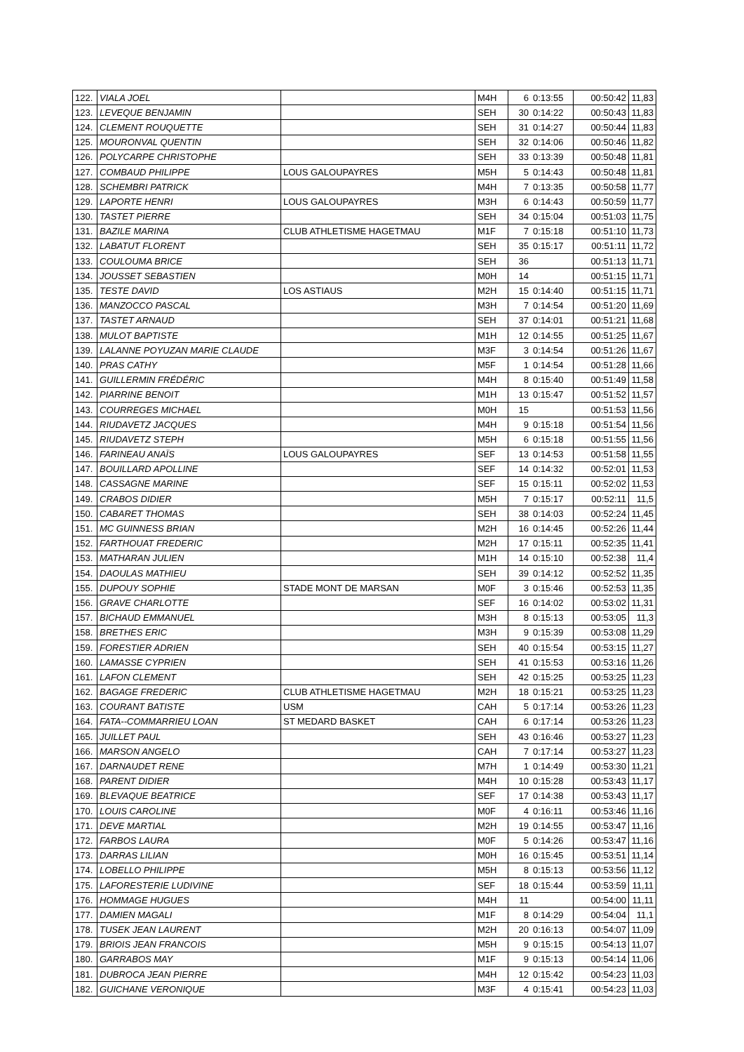| 122. | VIALA JOEL | | M4H | 6 | 0:13:55 | 00:50:42 | 11,83 |
| 123. | LEVEQUE BENJAMIN | | SEH | 30 | 0:14:22 | 00:50:43 | 11,83 |
| 124. | CLEMENT ROUQUETTE | | SEH | 31 | 0:14:27 | 00:50:44 | 11,83 |
| 125. | MOURONVAL QUENTIN | | SEH | 32 | 0:14:06 | 00:50:46 | 11,82 |
| 126. | POLYCARPE CHRISTOPHE | | SEH | 33 | 0:13:39 | 00:50:48 | 11,81 |
| 127. | COMBAUD PHILIPPE | LOUS GALOUPAYRES | M5H | 5 | 0:14:43 | 00:50:48 | 11,81 |
| 128. | SCHEMBRI PATRICK | | M4H | 7 | 0:13:35 | 00:50:58 | 11,77 |
| 129. | LAPORTE HENRI | LOUS GALOUPAYRES | M3H | 6 | 0:14:43 | 00:50:59 | 11,77 |
| 130. | TASTET PIERRE | | SEH | 34 | 0:15:04 | 00:51:03 | 11,75 |
| 131. | BAZILE MARINA | CLUB ATHLETISME HAGETMAU | M1F | 7 | 0:15:18 | 00:51:10 | 11,73 |
| 132. | LABATUT FLORENT | | SEH | 35 | 0:15:17 | 00:51:11 | 11,72 |
| 133. | COULOUMA BRICE | | SEH | 36 | | 00:51:13 | 11,71 |
| 134. | JOUSSET SEBASTIEN | | M0H | 14 | | 00:51:15 | 11,71 |
| 135. | TESTE DAVID | LOS ASTIAUS | M2H | 15 | 0:14:40 | 00:51:15 | 11,71 |
| 136. | MANZOCCO PASCAL | | M3H | 7 | 0:14:54 | 00:51:20 | 11,69 |
| 137. | TASTET ARNAUD | | SEH | 37 | 0:14:01 | 00:51:21 | 11,68 |
| 138. | MULOT BAPTISTE | | M1H | 12 | 0:14:55 | 00:51:25 | 11,67 |
| 139. | LALANNE POYUZAN MARIE CLAUDE | | M3F | 3 | 0:14:54 | 00:51:26 | 11,67 |
| 140. | PRAS CATHY | | M5F | 1 | 0:14:54 | 00:51:28 | 11,66 |
| 141. | GUILLERMIN FRÉDÉRIC | | M4H | 8 | 0:15:40 | 00:51:49 | 11,58 |
| 142. | PIARRINE BENOIT | | M1H | 13 | 0:15:47 | 00:51:52 | 11,57 |
| 143. | COURREGES MICHAEL | | M0H | 15 | | 00:51:53 | 11,56 |
| 144. | RIUDAVETZ JACQUES | | M4H | 9 | 0:15:18 | 00:51:54 | 11,56 |
| 145. | RIUDAVETZ STEPH | | M5H | 6 | 0:15:18 | 00:51:55 | 11,56 |
| 146. | FARINEAU ANAÏS | LOUS GALOUPAYRES | SEF | 13 | 0:14:53 | 00:51:58 | 11,55 |
| 147. | BOUILLARD APOLLINE | | SEF | 14 | 0:14:32 | 00:52:01 | 11,53 |
| 148. | CASSAGNE MARINE | | SEF | 15 | 0:15:11 | 00:52:02 | 11,53 |
| 149. | CRABOS DIDIER | | M5H | 7 | 0:15:17 | 00:52:11 | 11,5 |
| 150. | CABARET THOMAS | | SEH | 38 | 0:14:03 | 00:52:24 | 11,45 |
| 151. | MC GUINNESS BRIAN | | M2H | 16 | 0:14:45 | 00:52:26 | 11,44 |
| 152. | FARTHOUAT FREDERIC | | M2H | 17 | 0:15:11 | 00:52:35 | 11,41 |
| 153. | MATHARAN JULIEN | | M1H | 14 | 0:15:10 | 00:52:38 | 11,4 |
| 154. | DAOULAS MATHIEU | | SEH | 39 | 0:14:12 | 00:52:52 | 11,35 |
| 155. | DUPOUY SOPHIE | STADE MONT DE MARSAN | M0F | 3 | 0:15:46 | 00:52:53 | 11,35 |
| 156. | GRAVE CHARLOTTE | | SEF | 16 | 0:14:02 | 00:53:02 | 11,31 |
| 157. | BICHAUD EMMANUEL | | M3H | 8 | 0:15:13 | 00:53:05 | 11,3 |
| 158. | BRETHES ERIC | | M3H | 9 | 0:15:39 | 00:53:08 | 11,29 |
| 159. | FORESTIER ADRIEN | | SEH | 40 | 0:15:54 | 00:53:15 | 11,27 |
| 160. | LAMASSE CYPRIEN | | SEH | 41 | 0:15:53 | 00:53:16 | 11,26 |
| 161. | LAFON CLEMENT | | SEH | 42 | 0:15:25 | 00:53:25 | 11,23 |
| 162. | BAGAGE FREDERIC | CLUB ATHLETISME HAGETMAU | M2H | 18 | 0:15:21 | 00:53:25 | 11,23 |
| 163. | COURANT BATISTE | USM | CAH | 5 | 0:17:14 | 00:53:26 | 11,23 |
| 164. | FATA--COMMARRIEU LOAN | ST MEDARD BASKET | CAH | 6 | 0:17:14 | 00:53:26 | 11,23 |
| 165. | JUILLET PAUL | | SEH | 43 | 0:16:46 | 00:53:27 | 11,23 |
| 166. | MARSON ANGELO | | CAH | 7 | 0:17:14 | 00:53:27 | 11,23 |
| 167. | DARNAUDET RENE | | M7H | 1 | 0:14:49 | 00:53:30 | 11,21 |
| 168. | PARENT DIDIER | | M4H | 10 | 0:15:28 | 00:53:43 | 11,17 |
| 169. | BLEVAQUE BEATRICE | | SEF | 17 | 0:14:38 | 00:53:43 | 11,17 |
| 170. | LOUIS CAROLINE | | M0F | 4 | 0:16:11 | 00:53:46 | 11,16 |
| 171. | DEVE MARTIAL | | M2H | 19 | 0:14:55 | 00:53:47 | 11,16 |
| 172. | FARBOS LAURA | | M0F | 5 | 0:14:26 | 00:53:47 | 11,16 |
| 173. | DARRAS LILIAN | | M0H | 16 | 0:15:45 | 00:53:51 | 11,14 |
| 174. | LOBELLO PHILIPPE | | M5H | 8 | 0:15:13 | 00:53:56 | 11,12 |
| 175. | LAFORESTERIE LUDIVINE | | SEF | 18 | 0:15:44 | 00:53:59 | 11,11 |
| 176. | HOMMAGE HUGUES | | M4H | 11 | | 00:54:00 | 11,11 |
| 177. | DAMIEN MAGALI | | M1F | 8 | 0:14:29 | 00:54:04 | 11,1 |
| 178. | TUSEK JEAN LAURENT | | M2H | 20 | 0:16:13 | 00:54:07 | 11,09 |
| 179. | BRIOIS JEAN FRANCOIS | | M5H | 9 | 0:15:15 | 00:54:13 | 11,07 |
| 180. | GARRABOS MAY | | M1F | 9 | 0:15:13 | 00:54:14 | 11,06 |
| 181. | DUBROCA JEAN PIERRE | | M4H | 12 | 0:15:42 | 00:54:23 | 11,03 |
| 182. | GUICHANE VERONIQUE | | M3F | 4 | 0:15:41 | 00:54:23 | 11,03 |